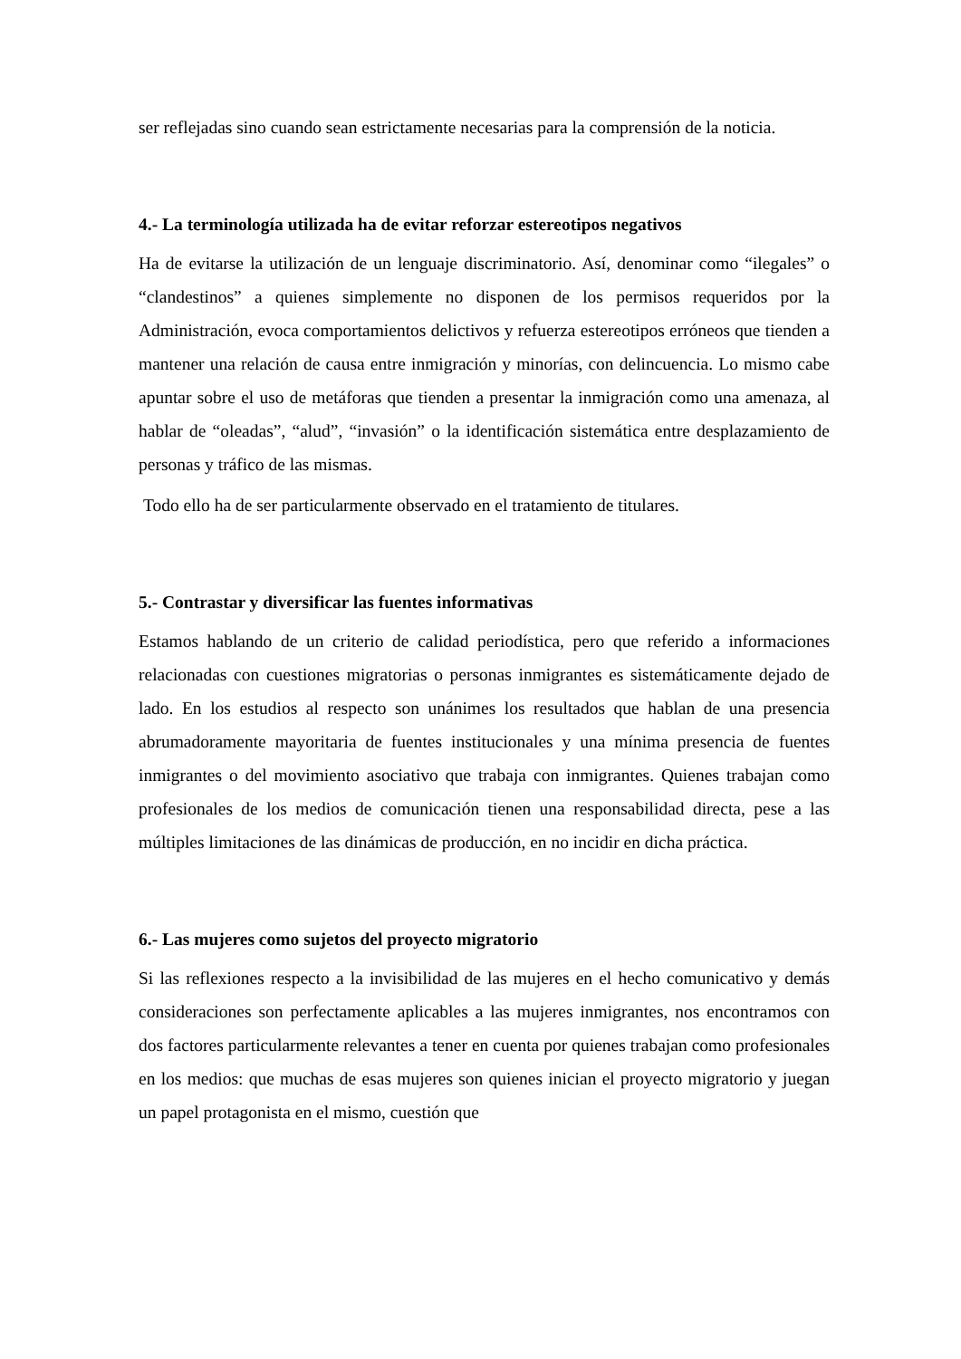ser reflejadas sino cuando sean estrictamente necesarias para la comprensión de la noticia.
4.- La terminología utilizada ha de evitar reforzar estereotipos negativos
Ha de evitarse la utilización de un lenguaje discriminatorio. Así, denominar como “ilegales” o “clandestinos” a quienes simplemente no disponen de los permisos requeridos por la Administración, evoca comportamientos delictivos y refuerza estereotipos erróneos que tienden a mantener una relación de causa entre inmigración y minorías, con delincuencia. Lo mismo cabe apuntar sobre el uso de metáforas que tienden a presentar la inmigración como una amenaza, al hablar de “oleadas”, “alud”, “invasión” o la identificación sistemática entre desplazamiento de personas y tráfico de las mismas.
Todo ello ha de ser particularmente observado en el tratamiento de titulares.
5.- Contrastar y diversificar las fuentes informativas
Estamos hablando de un criterio de calidad periodística, pero que referido a informaciones relacionadas con cuestiones migratorias o personas inmigrantes es sistemáticamente dejado de lado. En los estudios al respecto son unánimes los resultados que hablan de una presencia abrumadoramente mayoritaria de fuentes institucionales y una mínima presencia de fuentes inmigrantes o del movimiento asociativo que trabaja con inmigrantes. Quienes trabajan como profesionales de los medios de comunicación tienen una responsabilidad directa, pese a las múltiples limitaciones de las dinámicas de producción, en no incidir en dicha práctica.
6.- Las mujeres como sujetos del proyecto migratorio
Si las reflexiones respecto a la invisibilidad de las mujeres en el hecho comunicativo y demás consideraciones son perfectamente aplicables a las mujeres inmigrantes, nos encontramos con dos factores particularmente relevantes a tener en cuenta por quienes trabajan como profesionales en los medios: que muchas de esas mujeres son quienes inician el proyecto migratorio y juegan un papel protagonista en el mismo, cuestión que